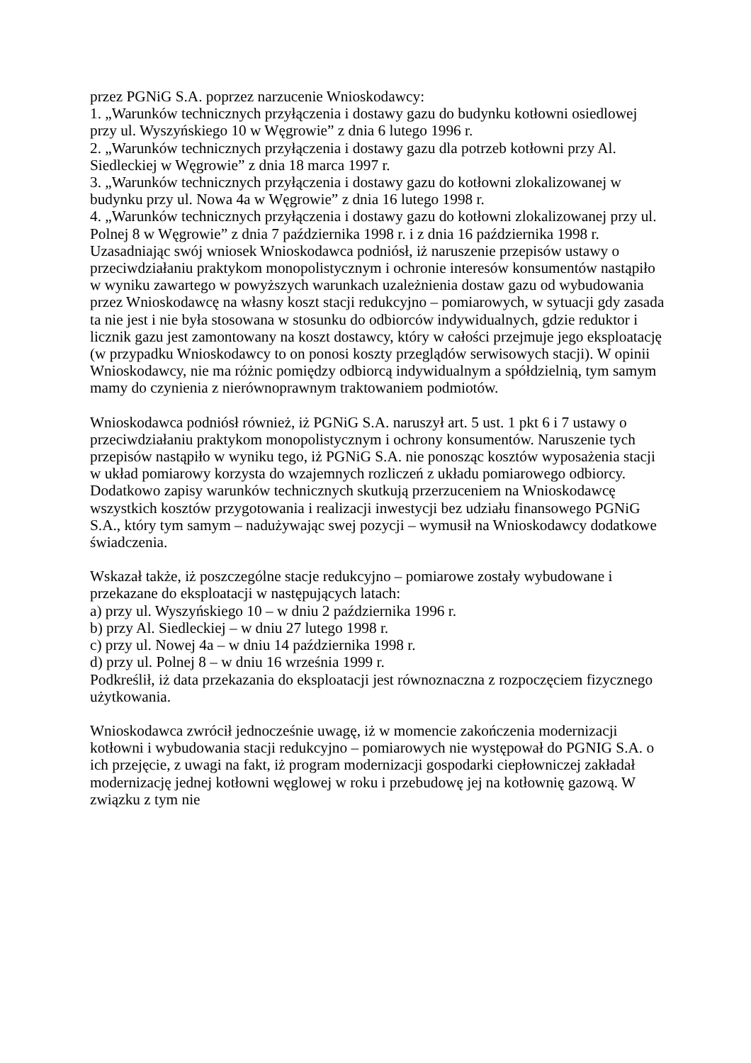przez PGNiG S.A. poprzez narzucenie Wnioskodawcy:
1. „Warunków technicznych przyłączenia i dostawy gazu do budynku kotłowni osiedlowej przy ul. Wyszyńskiego 10 w Węgrowie” z dnia 6 lutego 1996 r.
2. „Warunków technicznych przyłączenia i dostawy gazu dla potrzeb kotłowni przy Al. Siedleckiej w Węgrowie” z dnia 18 marca 1997 r.
3. „Warunków technicznych przyłączenia i dostawy gazu do kotłowni zlokalizowanej w budynku przy ul. Nowa 4a w Węgrowie” z dnia 16 lutego 1998 r.
4. „Warunków technicznych przyłączenia i dostawy gazu do kotłowni zlokalizowanej przy ul. Polnej 8 w Węgrowie” z dnia 7 października 1998 r. i z dnia 16 października 1998 r.
Uzasadniając swój wniosek Wnioskodawca podniósł, iż naruszenie przepisów ustawy o przeciwdziałaniu praktykom monopolistycznym i ochronie interesów konsumentów nastąpiło w wyniku zawartego w powyższych warunkach uzależnienia dostaw gazu od wybudowania przez Wnioskodawcę na własny koszt stacji redukcyjno – pomiarowych, w sytuacji gdy zasada ta nie jest i nie była stosowana w stosunku do odbiorców indywidualnych, gdzie reduktor i licznik gazu jest zamontowany na koszt dostawcy, który w całości przejmuje jego eksploatację (w przypadku Wnioskodawcy to on ponosi koszty przeglądów serwisowych stacji). W opinii Wnioskodawcy, nie ma różnic pomiędzy odbiorcą indywidualnym a spółdzielnią, tym samym mamy do czynienia z nierównoprawnym traktowaniem podmiotów.
Wnioskodawca podniósł również, iż PGNiG S.A. naruszył art. 5 ust. 1 pkt 6 i 7 ustawy o przeciwdziałaniu praktykom monopolistycznym i ochrony konsumentów. Naruszenie tych przepisów nastąpiło w wyniku tego, iż PGNiG S.A. nie ponosząc kosztów wyposażenia stacji w układ pomiarowy korzysta do wzajemnych rozliczeń z układu pomiarowego odbiorcy. Dodatkowo zapisy warunków technicznych skutkują przerzuceniem na Wnioskodawcę wszystkich kosztów przygotowania i realizacji inwestycji bez udziału finansowego PGNiG S.A., który tym samym – nadużywając swej pozycji – wymusił na Wnioskodawcy dodatkowe świadczenia.
Wskazał także, iż poszczególne stacje redukcyjno – pomiarowe zostały wybudowane i przekazane do eksploatacji w następujących latach:
a) przy ul. Wyszyńskiego 10 – w dniu 2 października 1996 r.
b) przy Al. Siedleckiej – w dniu 27 lutego 1998 r.
c) przy ul. Nowej 4a – w dniu 14 października 1998 r.
d) przy ul. Polnej 8 – w dniu 16 września 1999 r.
Podkreślił, iż data przekazania do eksploatacji jest równoznaczna z rozpoczęciem fizycznego użytkowania.
Wnioskodawca zwrócił jednocześnie uwagę, iż w momencie zakończenia modernizacji kotłowni i wybudowania stacji redukcyjno – pomiarowych nie występował do PGNIG S.A. o ich przejęcie, z uwagi na fakt, iż program modernizacji gospodarki ciepłowniczej zakładał modernizację jednej kotłowni węglowej w roku i przebudowę jej na kotłownię gazową. W związku z tym nie